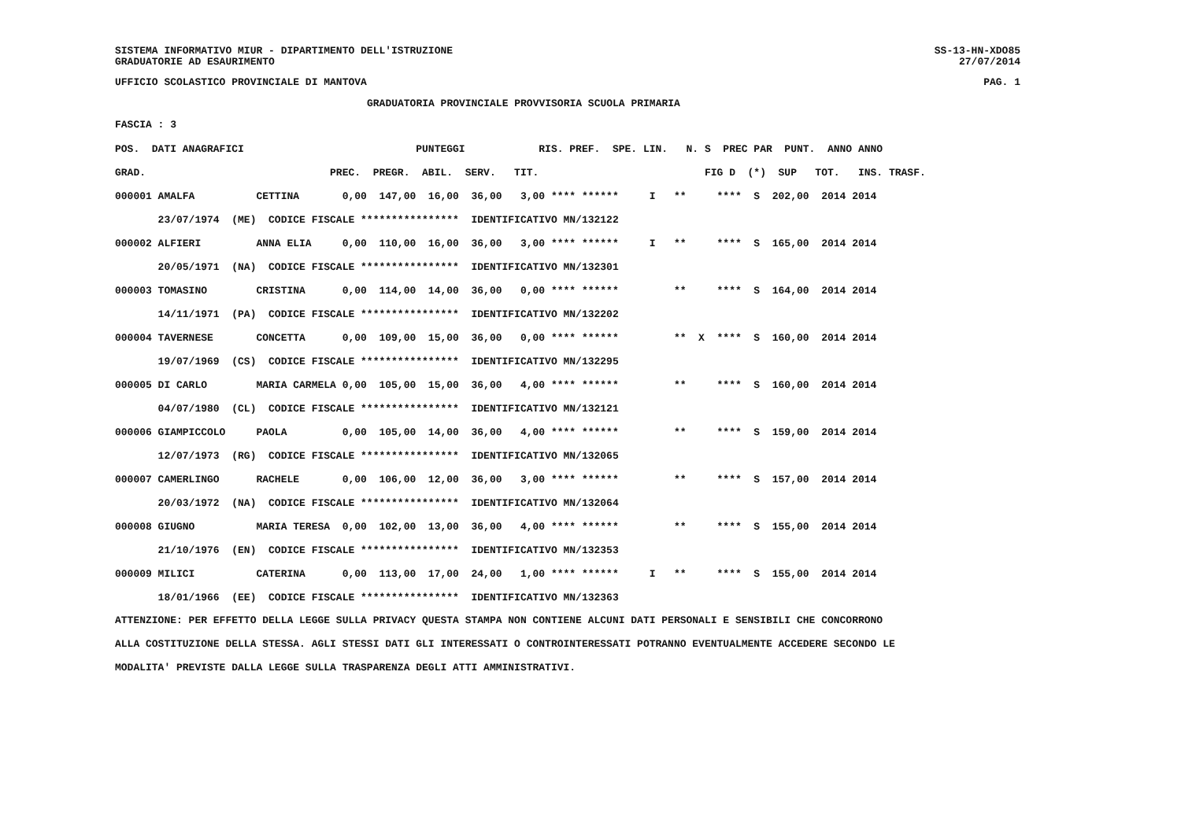SISTEMA INFORMATIVO MIUR - DIPARTIMENTO DELL'ISTRUZIONE SS-13-HN-XDO85
GRADUATORIE AD ESAURIMENTO 27/07/2014
UFFICIO SCOLASTICO PROVINCIALE DI MANTOVA PAG. 1
GRADUATORIA PROVINCIALE PROVVISORIA SCUOLA PRIMARIA
FASCIA : 3
| POS. DATI ANAGRAFICI PUNTEGGI RIS. PREF. SPE. LIN. N. S PREC PAR PUNT. ANNO ANNO |
| --- |
| GRAD. PREC. PREGR. ABIL. SERV. TIT. FIG D (*) SUP TOT. INS. TRASF. |
| 000001 AMALFA CETTINA 0,00 147,00 16,00 36,00 3,00 **** ****** I ** **** S 202,00 2014 2014 |
| 23/07/1974 (ME) CODICE FISCALE **************** IDENTIFICATIVO MN/132122 |
| 000002 ALFIERI ANNA ELIA 0,00 110,00 16,00 36,00 3,00 **** ****** I ** **** S 165,00 2014 2014 |
| 20/05/1971 (NA) CODICE FISCALE **************** IDENTIFICATIVO MN/132301 |
| 000003 TOMASINO CRISTINA 0,00 114,00 14,00 36,00 0,00 **** ****** ** **** S 164,00 2014 2014 |
| 14/11/1971 (PA) CODICE FISCALE **************** IDENTIFICATIVO MN/132202 |
| 000004 TAVERNESE CONCETTA 0,00 109,00 15,00 36,00 0,00 **** ****** ** X **** S 160,00 2014 2014 |
| 19/07/1969 (CS) CODICE FISCALE **************** IDENTIFICATIVO MN/132295 |
| 000005 DI CARLO MARIA CARMELA 0,00 105,00 15,00 36,00 4,00 **** ****** ** **** S 160,00 2014 2014 |
| 04/07/1980 (CL) CODICE FISCALE **************** IDENTIFICATIVO MN/132121 |
| 000006 GIAMPICCOLO PAOLA 0,00 105,00 14,00 36,00 4,00 **** ****** ** **** S 159,00 2014 2014 |
| 12/07/1973 (RG) CODICE FISCALE **************** IDENTIFICATIVO MN/132065 |
| 000007 CAMERLINGO RACHELE 0,00 106,00 12,00 36,00 3,00 **** ****** ** **** S 157,00 2014 2014 |
| 20/03/1972 (NA) CODICE FISCALE **************** IDENTIFICATIVO MN/132064 |
| 000008 GIUGNO MARIA TERESA 0,00 102,00 13,00 36,00 4,00 **** ****** ** **** S 155,00 2014 2014 |
| 21/10/1976 (EN) CODICE FISCALE **************** IDENTIFICATIVO MN/132353 |
| 000009 MILICI CATERINA 0,00 113,00 17,00 24,00 1,00 **** ****** I ** **** S 155,00 2014 2014 |
| 18/01/1966 (EE) CODICE FISCALE **************** IDENTIFICATIVO MN/132363 |
ATTENZIONE: PER EFFETTO DELLA LEGGE SULLA PRIVACY QUESTA STAMPA NON CONTIENE ALCUNI DATI PERSONALI E SENSIBILI CHE CONCORRONO
ALLA COSTITUZIONE DELLA STESSA. AGLI STESSI DATI GLI INTERESSATI O CONTROINTERESSATI POTRANNO EVENTUALMENTE ACCEDERE SECONDO LE
MODALITA' PREVISTE DALLA LEGGE SULLA TRASPARENZA DEGLI ATTI AMMINISTRATIVI.